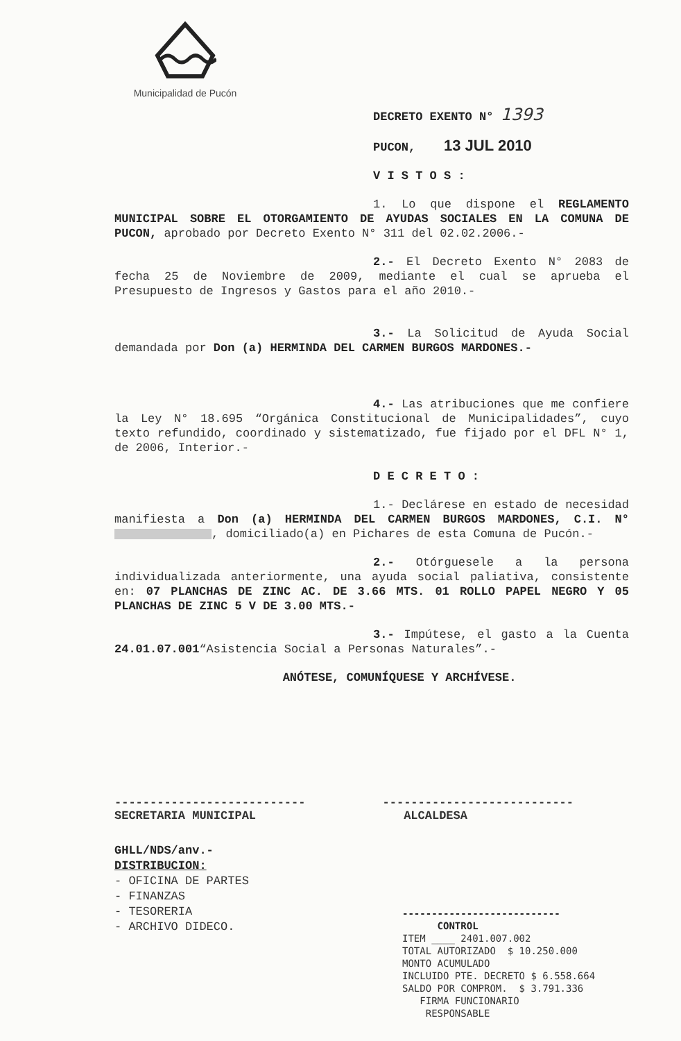Municipalidad de Pucón
DECRETO EXENTO N° 1393
PUCON, 13 JUL 2010
V I S T O S :
1. Lo que dispone el REGLAMENTO MUNICIPAL SOBRE EL OTORGAMIENTO DE AYUDAS SOCIALES EN LA COMUNA DE PUCON, aprobado por Decreto Exento N° 311 del 02.02.2006.-
2.- El Decreto Exento N° 2083 de fecha 25 de Noviembre de 2009, mediante el cual se aprueba el Presupuesto de Ingresos y Gastos para el año 2010.-
3.- La Solicitud de Ayuda Social demandada por Don (a) HERMINDA DEL CARMEN BURGOS MARDONES.-
4.- Las atribuciones que me confiere la Ley N° 18.695 “Orgánica Constitucional de Municipalidades”, cuyo texto refundido, coordinado y sistematizado, fue fijado por el DFL N° 1, de 2006, Interior.-
D E C R E T O :
1.- Declárese en estado de necesidad manifiesta a Don (a) HERMINDA DEL CARMEN BURGOS MARDONES, C.I. N° , domiciliado(a) en Pichares de esta Comuna de Pucón.-
2.- Otórguesele a la persona individualizada anteriormente, una ayuda social paliativa, consistente en: 07 PLANCHAS DE ZINC AC. DE 3.66 MTS. 01 ROLLO PAPEL NEGRO Y 05 PLANCHAS DE ZINC 5 V DE 3.00 MTS.-
3.- Impútese, el gasto a la Cuenta 24.01.07.001“Asistencia Social a Personas Naturales”.-
ANÓTESE, COMUNÍQUESE Y ARCHÍVESE.
---------------------------
SECRETARIA MUNICIPAL
---------------------------
ALCALDESA
GHLL/NDS/anv.-
DISTRIBUCION:
- OFICINA DE PARTES
- FINANZAS
- TESORERIA
- ARCHIVO DIDECO.
---------------------------
CONTROL
ITEM ____ 2401.007.002
TOTAL AUTORIZADO $ 10.250.000
MONTO ACUMULADO
INCLUIDO PTE. DECRETO $ 6.558.664
SALDO POR COMPROM. $ 3.791.336
FIRMA FUNCIONARIO
RESPONSABLE